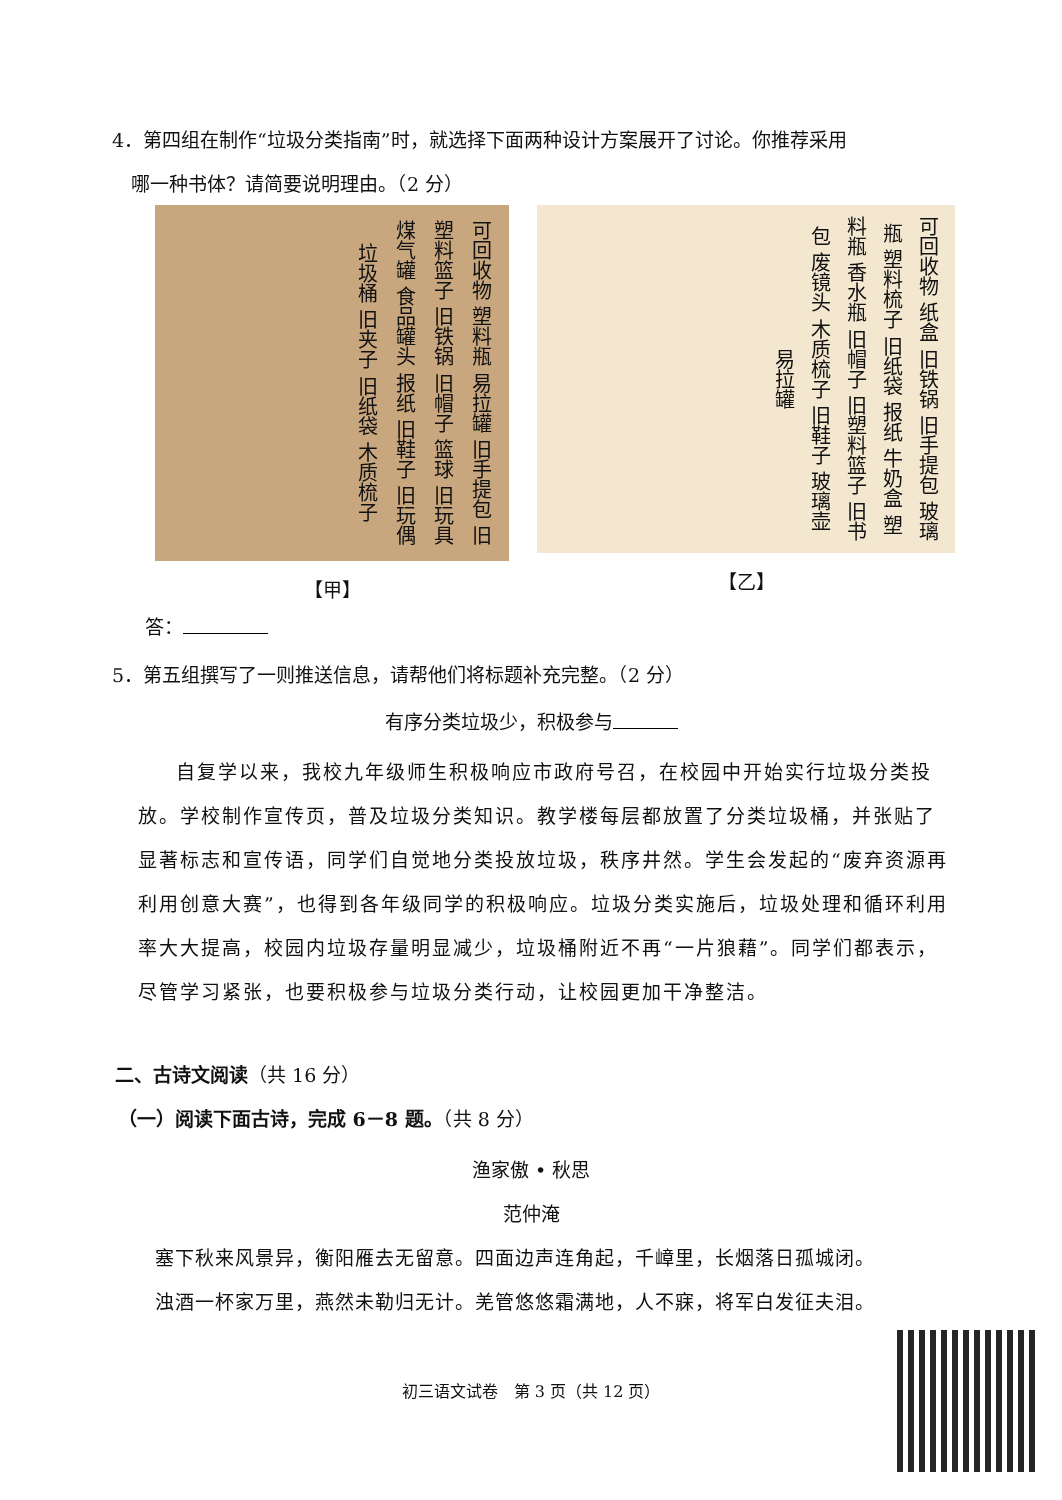4．第四组在制作“垃圾分类指南”时，就选择下面两种设计方案展开了讨论。你推荐采用
 哪一种书体？请简要说明理由。（2 分）
可回收物 塑料瓶 易拉罐 旧手提包 旧塑料篮子 旧铁锅 旧帽子 篮球 旧玩具 煤气罐 食品罐头 报纸 旧鞋子 旧玩偶 垃圾桶 旧夹子 旧纸袋 木质梳子
【甲】
可回收物 纸盒 旧铁锅 旧手提包 玻璃瓶 塑料梳子 旧纸袋 报纸 牛奶盒 塑料瓶 香水瓶 旧帽子 旧塑料篮子 旧书包 废镜头 木质梳子 旧鞋子 玻璃壶 易拉罐
【乙】
答：
5．第五组撰写了一则推送信息，请帮他们将标题补充完整。（2 分）
有序分类垃圾少，积极参与
自复学以来，我校九年级师生积极响应市政府号召，在校园中开始实行垃圾分类投放。学校制作宣传页，普及垃圾分类知识。教学楼每层都放置了分类垃圾桶，并张贴了显著标志和宣传语，同学们自觉地分类投放垃圾，秩序井然。学生会发起的“废弃资源再利用创意大赛”，也得到各年级同学的积极响应。垃圾分类实施后，垃圾处理和循环利用率大大提高，校园内垃圾存量明显减少，垃圾桶附近不再“一片狼藉”。同学们都表示，尽管学习紧张，也要积极参与垃圾分类行动，让校园更加干净整洁。
二、古诗文阅读（共 16 分）
（一）阅读下面古诗，完成 6－8 题。（共 8 分）
渔家傲 • 秋思
范仲淹
塞下秋来风景异，衡阳雁去无留意。四面边声连角起，千嶂里，长烟落日孤城闭。
浊酒一杯家万里，燕然未勒归无计。羌管悠悠霜满地，人不寐，将军白发征夫泪。
初三语文试卷 第 3 页（共 12 页）